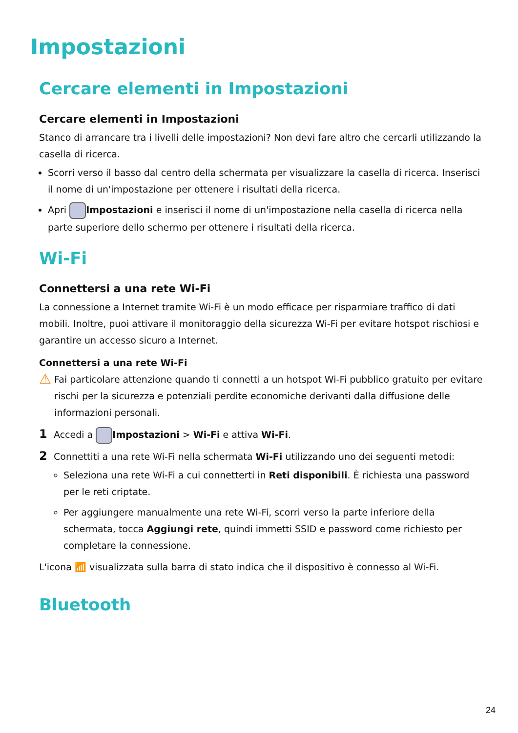Impostazioni
Cercare elementi in Impostazioni
Cercare elementi in Impostazioni
Stanco di arrancare tra i livelli delle impostazioni? Non devi fare altro che cercarli utilizzando la casella di ricerca.
Scorri verso il basso dal centro della schermata per visualizzare la casella di ricerca. Inserisci il nome di un'impostazione per ottenere i risultati della ricerca.
Apri Impostazioni e inserisci il nome di un'impostazione nella casella di ricerca nella parte superiore dello schermo per ottenere i risultati della ricerca.
Wi-Fi
Connettersi a una rete Wi-Fi
La connessione a Internet tramite Wi-Fi è un modo efficace per risparmiare traffico di dati mobili. Inoltre, puoi attivare il monitoraggio della sicurezza Wi-Fi per evitare hotspot rischiosi e garantire un accesso sicuro a Internet.
Connettersi a una rete Wi-Fi
⚠
Fai particolare attenzione quando ti connetti a un hotspot Wi-Fi pubblico gratuito per evitare rischi per la sicurezza e potenziali perdite economiche derivanti dalla diffusione delle informazioni personali.
1 Accedi a Impostazioni > Wi-Fi e attiva Wi-Fi.
2 Connettiti a una rete Wi-Fi nella schermata Wi-Fi utilizzando uno dei seguenti metodi:
Seleziona una rete Wi-Fi a cui connetterti in Reti disponibili. È richiesta una password per le reti criptate.
Per aggiungere manualmente una rete Wi-Fi, scorri verso la parte inferiore della schermata, tocca Aggiungi rete, quindi immetti SSID e password come richiesto per completare la connessione.
L'icona 📶 visualizzata sulla barra di stato indica che il dispositivo è connesso al Wi-Fi.
Bluetooth
24